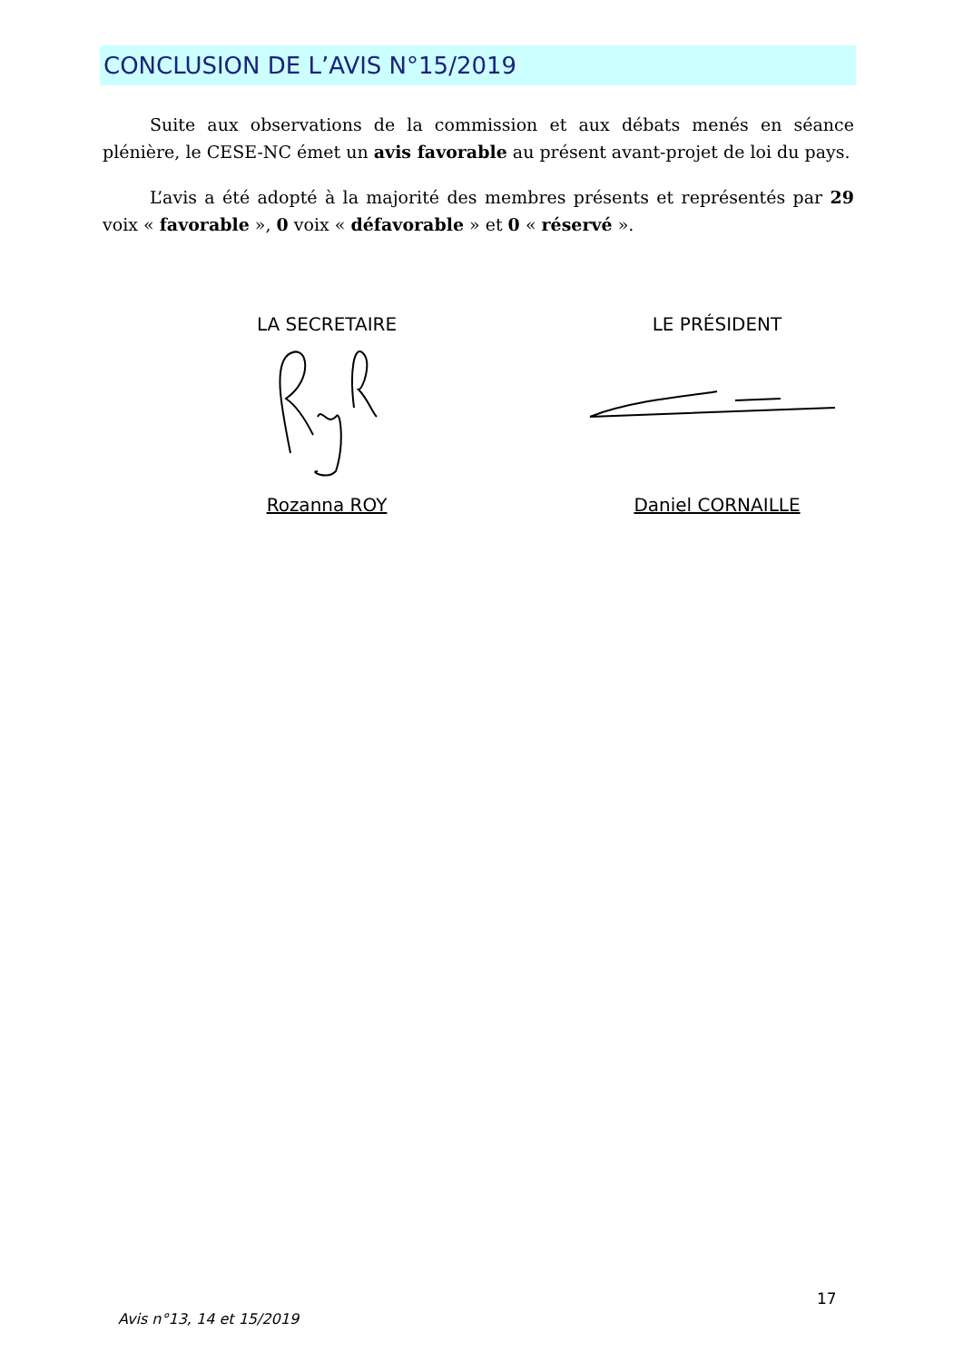CONCLUSION DE L’AVIS N°15/2019
Suite aux observations de la commission et aux débats menés en séance plénière, le CESE-NC émet un avis favorable au présent avant-projet de loi du pays.
L’avis a été adopté à la majorité des membres présents et représentés par 29 voix « favorable », 0 voix « défavorable » et 0 « réservé ».
LA SECRETAIRE
Rozanna ROY
LE PRÉSIDENT
Daniel CORNAILLE
17
Avis n°13, 14 et 15/2019